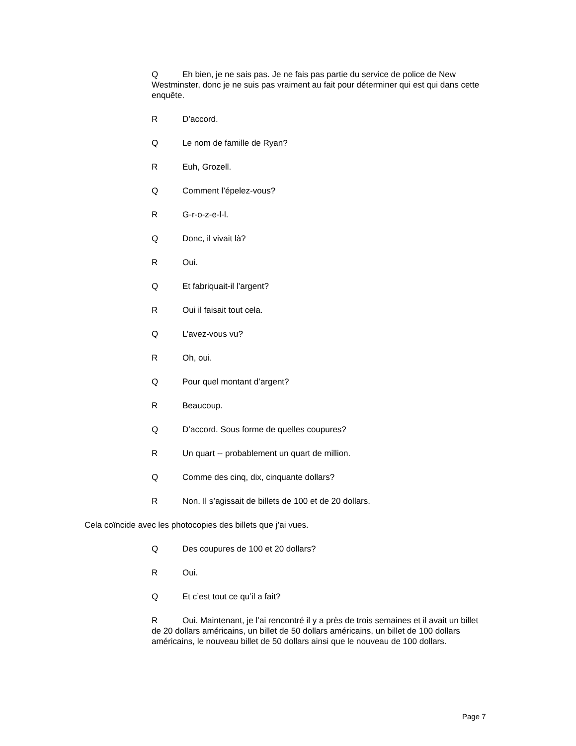Q Eh bien, je ne sais pas. Je ne fais pas partie du service de police de New Westminster, donc je ne suis pas vraiment au fait pour déterminer qui est qui dans cette enquête.
R D’accord.
Q Le nom de famille de Ryan?
R Euh, Grozell.
Q Comment l’épelez-vous?
R G-r-o-z-e-l-l.
Q Donc, il vivait là?
R Oui.
Q Et fabriquait-il l’argent?
R Oui il faisait tout cela.
Q L’avez-vous vu?
R Oh, oui.
Q Pour quel montant d’argent?
R Beaucoup.
Q D’accord. Sous forme de quelles coupures?
R Un quart -- probablement un quart de million.
Q Comme des cinq, dix, cinquante dollars?
R Non. Il s’agissait de billets de 100 et de 20 dollars.
Cela coïncide avec les photocopies des billets que j’ai vues.
Q Des coupures de 100 et 20 dollars?
R Oui.
Q Et c’est tout ce qu’il a fait?
R Oui. Maintenant, je l’ai rencontré il y a près de trois semaines et il avait un billet de 20 dollars américains, un billet de 50 dollars américains, un billet de 100 dollars américains, le nouveau billet de 50 dollars ainsi que le nouveau de 100 dollars.
Page 7